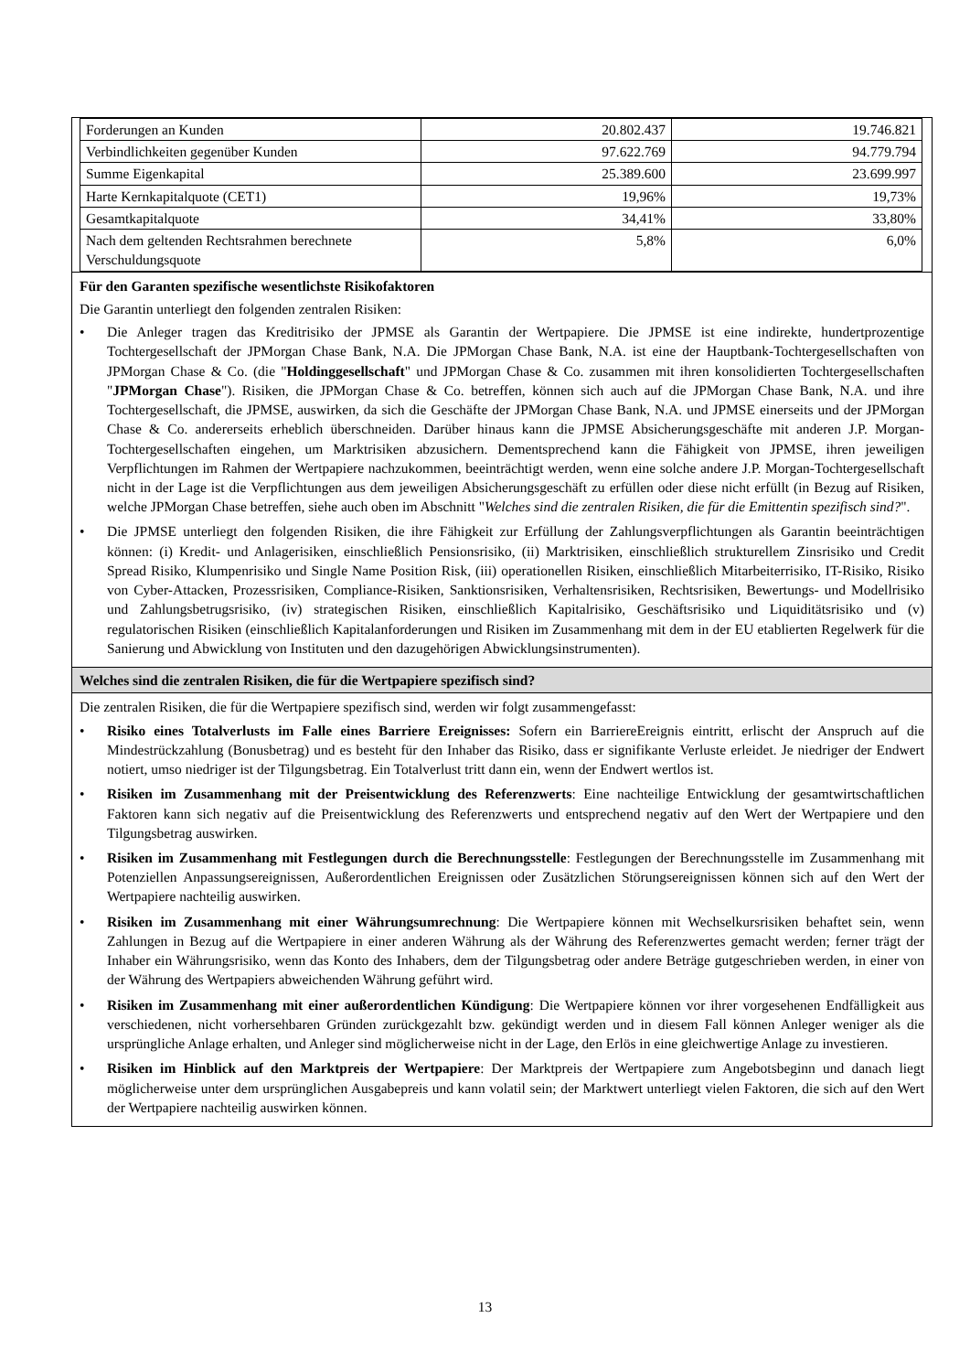| Forderungen an Kunden | 20.802.437 | 19.746.821 |
| Verbindlichkeiten gegenüber Kunden | 97.622.769 | 94.779.794 |
| Summe Eigenkapital | 25.389.600 | 23.699.997 |
| Harte Kernkapitalquote (CET1) | 19,96% | 19,73% |
| Gesamtkapitalquote | 34,41% | 33,80% |
| Nach dem geltenden Rechtsrahmen berechnete Verschuldungsquote | 5,8% | 6,0% |
Für den Garanten spezifische wesentlichste Risikofaktoren
Die Garantin unterliegt den folgenden zentralen Risiken:
• Die Anleger tragen das Kreditrisiko der JPMSE als Garantin der Wertpapiere. Die JPMSE ist eine indirekte, hundertprozentige Tochtergesellschaft der JPMorgan Chase Bank, N.A. Die JPMorgan Chase Bank, N.A. ist eine der Hauptbank-Tochtergesellschaften von JPMorgan Chase & Co. (die "Holdinggesellschaft" und JPMorgan Chase & Co. zusammen mit ihren konsolidierten Tochtergesellschaften "JPMorgan Chase"). Risiken, die JPMorgan Chase & Co. betreffen, können sich auch auf die JPMorgan Chase Bank, N.A. und ihre Tochtergesellschaft, die JPMSE, auswirken, da sich die Geschäfte der JPMorgan Chase Bank, N.A. und JPMSE einerseits und der JPMorgan Chase & Co. andererseits erheblich überschneiden. Darüber hinaus kann die JPMSE Absicherungsgeschäfte mit anderen J.P. Morgan-Tochtergesellschaften eingehen, um Marktrisiken abzusichern. Dementsprechend kann die Fähigkeit von JPMSE, ihren jeweiligen Verpflichtungen im Rahmen der Wertpapiere nachzukommen, beeinträchtigt werden, wenn eine solche andere J.P. Morgan-Tochtergesellschaft nicht in der Lage ist die Verpflichtungen aus dem jeweiligen Absicherungsgeschäft zu erfüllen oder diese nicht erfüllt (in Bezug auf Risiken, welche JPMorgan Chase betreffen, siehe auch oben im Abschnitt "Welches sind die zentralen Risiken, die für die Emittentin spezifisch sind?".
• Die JPMSE unterliegt den folgenden Risiken, die ihre Fähigkeit zur Erfüllung der Zahlungsverpflichtungen als Garantin beeinträchtigen können: (i) Kredit- und Anlagerisiken, einschließlich Pensionsrisiko, (ii) Marktrisiken, einschließlich strukturellem Zinsrisiko und Credit Spread Risiko, Klumpenrisiko und Single Name Position Risk, (iii) operationellen Risiken, einschließlich Mitarbeiterrisiko, IT-Risiko, Risiko von Cyber-Attacken, Prozessrisiken, Compliance-Risiken, Sanktionsrisiken, Verhaltensrisiken, Rechtsrisiken, Bewertungs- und Modellrisiko und Zahlungsbetrugsrisiko, (iv) strategischen Risiken, einschließlich Kapitalrisiko, Geschäftsrisiko und Liquiditätsrisiko und (v) regulatorischen Risiken (einschließlich Kapitalanforderungen und Risiken im Zusammenhang mit dem in der EU etablierten Regelwerk für die Sanierung und Abwicklung von Instituten und den dazugehörigen Abwicklungsinstrumenten).
Welches sind die zentralen Risiken, die für die Wertpapiere spezifisch sind?
Die zentralen Risiken, die für die Wertpapiere spezifisch sind, werden wir folgt zusammengefasst:
• Risiko eines Totalverlusts im Falle eines Barriere Ereignisses: Sofern ein BarriereEreignis eintritt, erlischt der Anspruch auf die Mindestrückzahlung (Bonusbetrag) und es besteht für den Inhaber das Risiko, dass er signifikante Verluste erleidet. Je niedriger der Endwert notiert, umso niedriger ist der Tilgungsbetrag. Ein Totalverlust tritt dann ein, wenn der Endwert wertlos ist.
• Risiken im Zusammenhang mit der Preisentwicklung des Referenzwerts: Eine nachteilige Entwicklung der gesamtwirtschaftlichen Faktoren kann sich negativ auf die Preisentwicklung des Referenzwerts und entsprechend negativ auf den Wert der Wertpapiere und den Tilgungsbetrag auswirken.
• Risiken im Zusammenhang mit Festlegungen durch die Berechnungsstelle: Festlegungen der Berechnungsstelle im Zusammenhang mit Potenziellen Anpassungsereignissen, Außerordentlichen Ereignissen oder Zusätzlichen Störungsereignissen können sich auf den Wert der Wertpapiere nachteilig auswirken.
• Risiken im Zusammenhang mit einer Währungsumrechnung: Die Wertpapiere können mit Wechselkursrisiken behaftet sein, wenn Zahlungen in Bezug auf die Wertpapiere in einer anderen Währung als der Währung des Referenzwertes gemacht werden; ferner trägt der Inhaber ein Währungsrisiko, wenn das Konto des Inhabers, dem der Tilgungsbetrag oder andere Beträge gutgeschrieben werden, in einer von der Währung des Wertpapiers abweichenden Währung geführt wird.
• Risiken im Zusammenhang mit einer außerordentlichen Kündigung: Die Wertpapiere können vor ihrer vorgesehenen Endfälligkeit aus verschiedenen, nicht vorhersehbaren Gründen zurückgezahlt bzw. gekündigt werden und in diesem Fall können Anleger weniger als die ursprüngliche Anlage erhalten, und Anleger sind möglicherweise nicht in der Lage, den Erlös in eine gleichwertige Anlage zu investieren.
• Risiken im Hinblick auf den Marktpreis der Wertpapiere: Der Marktpreis der Wertpapiere zum Angebotsbeginn und danach liegt möglicherweise unter dem ursprünglichen Ausgabepreis und kann volatil sein; der Marktwert unterliegt vielen Faktoren, die sich auf den Wert der Wertpapiere nachteilig auswirken können.
13